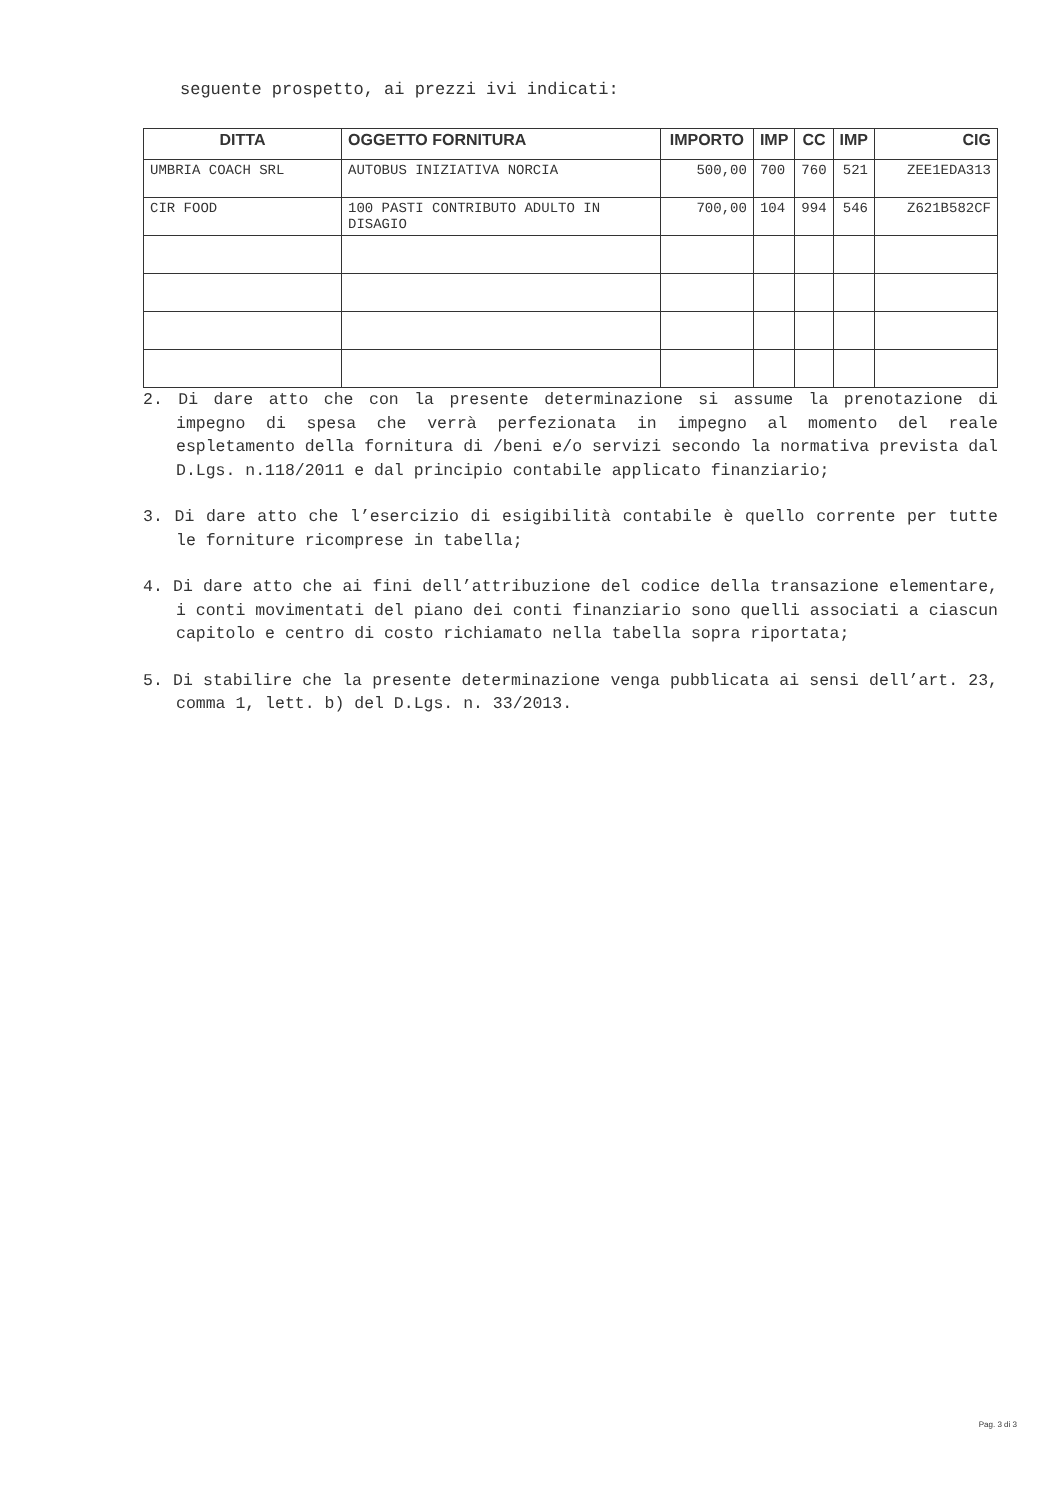seguente prospetto, ai prezzi ivi indicati:
| DITTA | OGGETTO FORNITURA | IMPORTO | IMP | CC | IMP | CIG |
| --- | --- | --- | --- | --- | --- | --- |
| UMBRIA COACH SRL | AUTOBUS INIZIATIVA NORCIA | 500,00 | 700 | 760 | 521 | ZEE1EDA313 |
| CIR FOOD | 100 PASTI CONTRIBUTO ADULTO IN DISAGIO | 700,00 | 104 | 994 | 546 | Z621B582CF |
2. Di dare atto che con la presente determinazione si assume la prenotazione di impegno di spesa che verrà perfezionata in impegno al momento del reale espletamento della fornitura di /beni e/o servizi secondo la normativa prevista dal D.Lgs. n.118/2011 e dal principio contabile applicato finanziario;
3. Di dare atto che l’esercizio di esigibilità contabile è quello corrente per tutte le forniture ricomprese in tabella;
4. Di dare atto che ai fini dell’attribuzione del codice della transazione elementare, i conti movimentati del piano dei conti finanziario sono quelli associati a ciascun capitolo e centro di costo richiamato nella tabella sopra riportata;
5. Di stabilire che la presente determinazione venga pubblicata ai sensi dell’art. 23, comma 1, lett. b) del D.Lgs. n. 33/2013.
Pag. 3 di 3